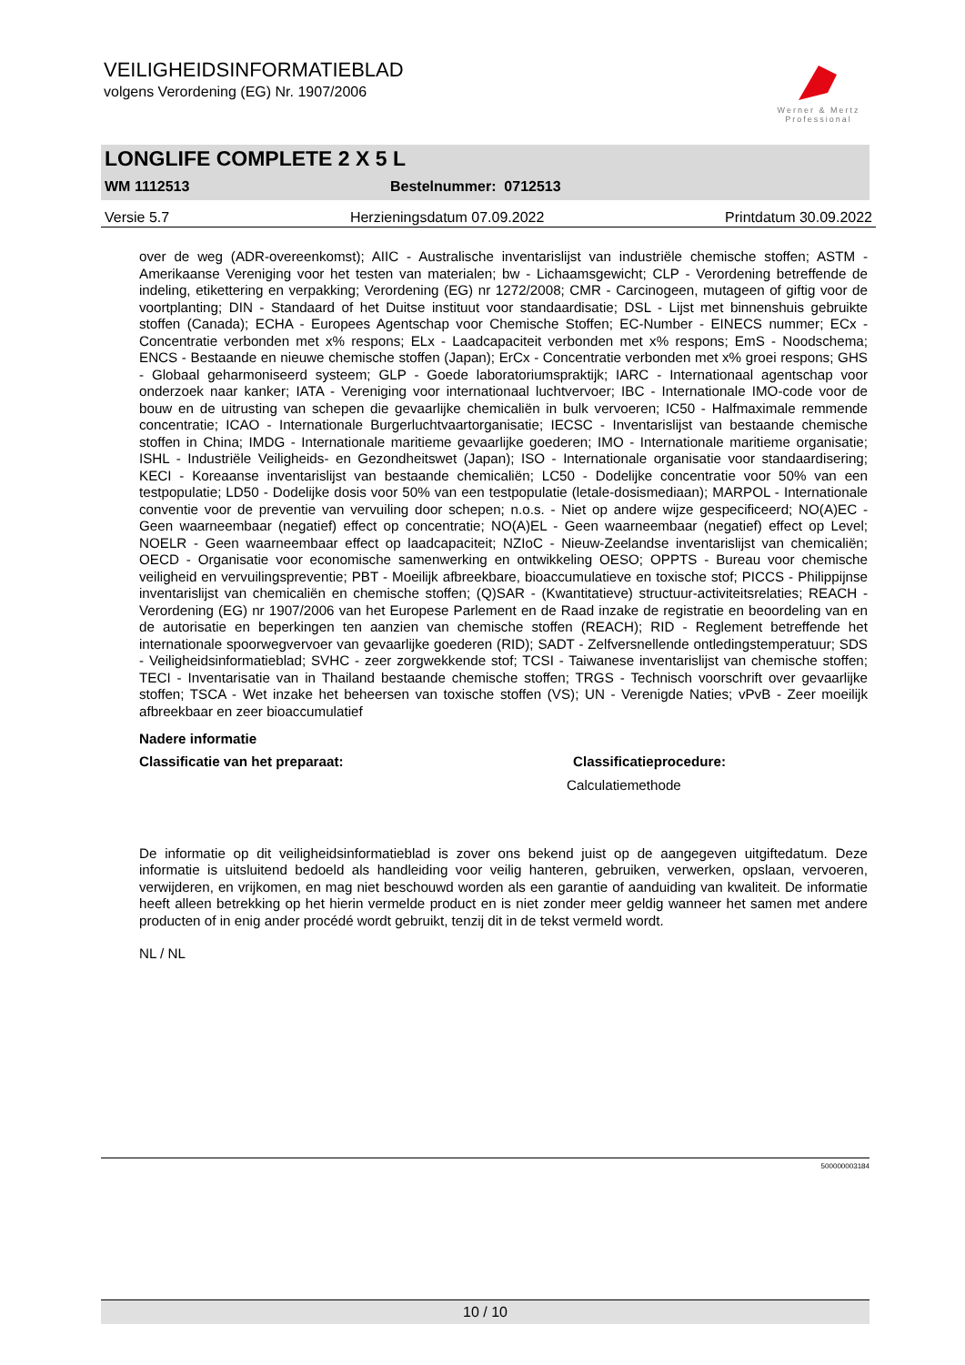VEILIGHEIDSINFORMATIEBLAD
volgens Verordening (EG) Nr. 1907/2006
Werner & Mertz
Professional
LONGLIFE COMPLETE 2 X 5 L
WM 1112513 Bestelnummer: 0712513
Versie 5.7 Herzieningsdatum 07.09.2022 Printdatum 30.09.2022
over de weg (ADR-overeenkomst); AIIC - Australische inventarislijst van industriële chemische stoffen; ASTM - Amerikaanse Vereniging voor het testen van materialen; bw - Lichaamsgewicht; CLP - Verordening betreffende de indeling, etikettering en verpakking; Verordening (EG) nr 1272/2008; CMR - Carcinogeen, mutageen of giftig voor de voortplanting; DIN - Standaard of het Duitse instituut voor standaardisatie; DSL - Lijst met binnenshuis gebruikte stoffen (Canada); ECHA - Europees Agentschap voor Chemische Stoffen; EC-Number - EINECS nummer; ECx - Concentratie verbonden met x% respons; ELx - Laadcapaciteit verbonden met x% respons; EmS - Noodschema; ENCS - Bestaande en nieuwe chemische stoffen (Japan); ErCx - Concentratie verbonden met x% groei respons; GHS - Globaal geharmoniseerd systeem; GLP - Goede laboratoriumspraktijk; IARC - Internationaal agentschap voor onderzoek naar kanker; IATA - Vereniging voor internationaal luchtvervoer; IBC - Internationale IMO-code voor de bouw en de uitrusting van schepen die gevaarlijke chemicaliën in bulk vervoeren; IC50 - Halfmaximale remmende concentratie; ICAO - Internationale Burgerluchtvaartorganisatie; IECSC - Inventarislijst van bestaande chemische stoffen in China; IMDG - Internationale maritieme gevaarlijke goederen; IMO - Internationale maritieme organisatie; ISHL - Industriële Veiligheids- en Gezondheitswet (Japan); ISO - Internationale organisatie voor standaardisering; KECI - Koreaanse inventarislijst van bestaande chemicaliën; LC50 - Dodelijke concentratie voor 50% van een testpopulatie; LD50 - Dodelijke dosis voor 50% van een testpopulatie (letale-dosismediaan); MARPOL - Internationale conventie voor de preventie van vervuiling door schepen; n.o.s. - Niet op andere wijze gespecificeerd; NO(A)EC - Geen waarneembaar (negatief) effect op concentratie; NO(A)EL - Geen waarneembaar (negatief) effect op Level; NOELR - Geen waarneembaar effect op laadcapaciteit; NZIoC - Nieuw-Zeelandse inventarislijst van chemicaliën; OECD - Organisatie voor economische samenwerking en ontwikkeling OESO; OPPTS - Bureau voor chemische veiligheid en vervuilingspreventie; PBT - Moeilijk afbreekbare, bioaccumulatieve en toxische stof; PICCS - Philippijnse inventarislijst van chemicaliën en chemische stoffen; (Q)SAR - (Kwantitatieve) structuur-activiteitsrelaties; REACH - Verordening (EG) nr 1907/2006 van het Europese Parlement en de Raad inzake de registratie en beoordeling van en de autorisatie en beperkingen ten aanzien van chemische stoffen (REACH); RID - Reglement betreffende het internationale spoorwegvervoer van gevaarlijke goederen (RID); SADT - Zelfversnellende ontledingstemperatuur; SDS - Veiligheidsinformatieblad; SVHC - zeer zorgwekkende stof; TCSI - Taiwanese inventarislijst van chemische stoffen; TECI - Inventarisatie van in Thailand bestaande chemische stoffen; TRGS - Technisch voorschrift over gevaarlijke stoffen; TSCA - Wet inzake het beheersen van toxische stoffen (VS); UN - Verenigde Naties; vPvB - Zeer moeilijk afbreekbaar en zeer bioaccumulatief
Nadere informatie
Classificatie van het preparaat: Classificatieprocedure:
Calculatiemethode
De informatie op dit veiligheidsinformatieblad is zover ons bekend juist op de aangegeven uitgiftedatum. Deze informatie is uitsluitend bedoeld als handleiding voor veilig hanteren, gebruiken, verwerken, opslaan, vervoeren, verwijderen, en vrijkomen, en mag niet beschouwd worden als een garantie of aanduiding van kwaliteit. De informatie heeft alleen betrekking op het hierin vermelde product en is niet zonder meer geldig wanneer het samen met andere producten of in enig ander procédé wordt gebruikt, tenzij dit in de tekst vermeld wordt.
NL / NL
500000003184
10 / 10